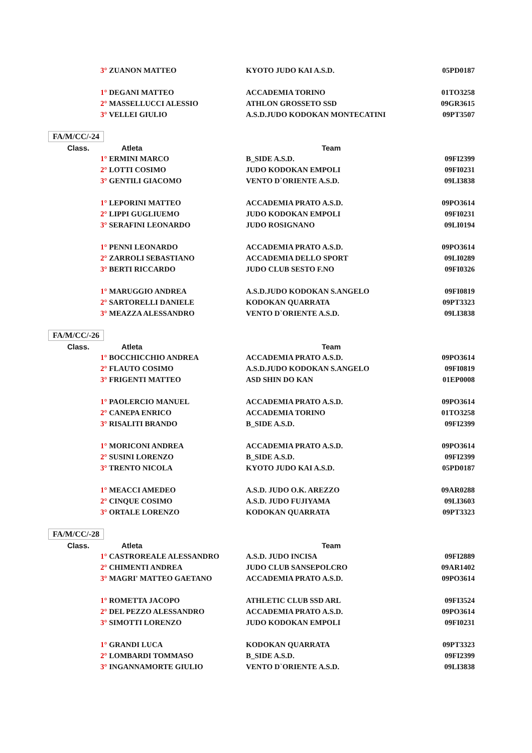| | 3° ZUANON MATTEO | KYOTO JUDO KAI A.S.D. | 05PD0187 |
| | 1° DEGANI MATTEO | ACCADEMIA TORINO | 01TO3258 |
| | 2° MASSELLUCCI ALESSIO | ATHLON GROSSETO SSD | 09GR3615 |
| | 3° VELLEI GIULIO | A.S.D.JUDO KODOKAN MONTECATINI | 09PT3507 |
| FA/M/CC/-24 | | | |
| Class. | Atleta | Team | |
| | 1° ERMINI MARCO | B_SIDE A.S.D. | 09FI2399 |
| | 2° LOTTI COSIMO | JUDO KODOKAN EMPOLI | 09FI0231 |
| | 3° GENTILI GIACOMO | VENTO D`ORIENTE A.S.D. | 09LI3838 |
| | 1° LEPORINI MATTEO | ACCADEMIA PRATO A.S.D. | 09PO3614 |
| | 2° LIPPI GUGLIUEMO | JUDO KODOKAN EMPOLI | 09FI0231 |
| | 3° SERAFINI LEONARDO | JUDO ROSIGNANO | 09LI0194 |
| | 1° PENNI LEONARDO | ACCADEMIA PRATO A.S.D. | 09PO3614 |
| | 2° ZARROLI SEBASTIANO | ACCADEMIA DELLO SPORT | 09LI0289 |
| | 3° BERTI RICCARDO | JUDO CLUB SESTO F.NO | 09FI0326 |
| | 1° MARUGGIO ANDREA | A.S.D.JUDO KODOKAN S.ANGELO | 09FI0819 |
| | 2° SARTORELLI DANIELE | KODOKAN QUARRATA | 09PT3323 |
| | 3° MEAZZA ALESSANDRO | VENTO D`ORIENTE A.S.D. | 09LI3838 |
| FA/M/CC/-26 | | | |
| Class. | Atleta | Team | |
| | 1° BOCCHICCHIO ANDREA | ACCADEMIA PRATO A.S.D. | 09PO3614 |
| | 2° FLAUTO COSIMO | A.S.D.JUDO KODOKAN S.ANGELO | 09FI0819 |
| | 3° FRIGENTI MATTEO | ASD SHIN DO KAN | 01EP0008 |
| | 1° PAOLERCIO MANUEL | ACCADEMIA PRATO A.S.D. | 09PO3614 |
| | 2° CANEPA ENRICO | ACCADEMIA TORINO | 01TO3258 |
| | 3° RISALITI BRANDO | B_SIDE A.S.D. | 09FI2399 |
| | 1° MORICONI ANDREA | ACCADEMIA PRATO A.S.D. | 09PO3614 |
| | 2° SUSINI LORENZO | B_SIDE A.S.D. | 09FI2399 |
| | 3° TRENTO NICOLA | KYOTO JUDO KAI A.S.D. | 05PD0187 |
| | 1° MEACCI AMEDEO | A.S.D. JUDO O.K. AREZZO | 09AR0288 |
| | 2° CINQUE COSIMO | A.S.D. JUDO FUJIYAMA | 09LI3603 |
| | 3° ORTALE LORENZO | KODOKAN QUARRATA | 09PT3323 |
| FA/M/CC/-28 | | | |
| Class. | Atleta | Team | |
| | 1° CASTROREALE ALESSANDRO | A.S.D. JUDO INCISA | 09FI2889 |
| | 2° CHIMENTI ANDREA | JUDO CLUB SANSEPOLCRO | 09AR1402 |
| | 3° MAGRI' MATTEO GAETANO | ACCADEMIA PRATO A.S.D. | 09PO3614 |
| | 1° ROMETTA JACOPO | ATHLETIC CLUB SSD ARL | 09FI3524 |
| | 2° DEL PEZZO ALESSANDRO | ACCADEMIA PRATO A.S.D. | 09PO3614 |
| | 3° SIMOTTI LORENZO | JUDO KODOKAN EMPOLI | 09FI0231 |
| | 1° GRANDI LUCA | KODOKAN QUARRATA | 09PT3323 |
| | 2° LOMBARDI TOMMASO | B_SIDE A.S.D. | 09FI2399 |
| | 3° INGANNAMORTE GIULIO | VENTO D`ORIENTE A.S.D. | 09LI3838 |